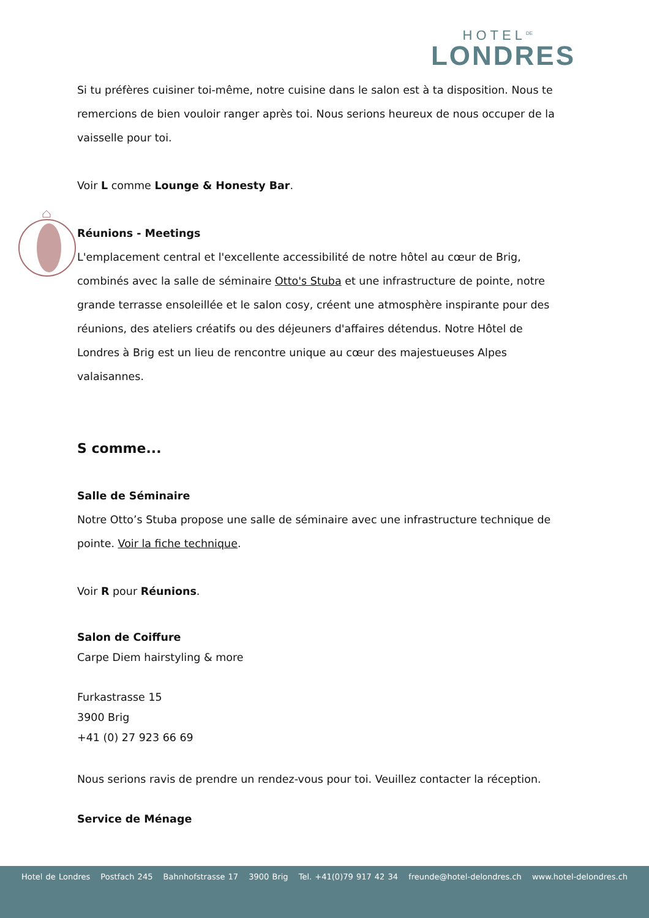HOTEL<sup>DE</sup>
LONDRES
Si tu préfères cuisiner toi-même, notre cuisine dans le salon est à ta disposition. Nous te remercions de bien vouloir ranger après toi. Nous serions heureux de nous occuper de la vaisselle pour toi.
Voir L comme Lounge & Honesty Bar.
Réunions - Meetings
L'emplacement central et l'excellente accessibilité de notre hôtel au cœur de Brig, combinés avec la salle de séminaire Otto's Stuba et une infrastructure de pointe, notre grande terrasse ensoleillée et le salon cosy, créent une atmosphère inspirante pour des réunions, des ateliers créatifs ou des déjeuners d'affaires détendus. Notre Hôtel de Londres à Brig est un lieu de rencontre unique au cœur des majestueuses Alpes valaisannes.
S comme...
Salle de Séminaire
Notre Otto’s Stuba propose une salle de séminaire avec une infrastructure technique de pointe. Voir la fiche technique.
Voir R pour Réunions.
Salon de Coiffure
Carpe Diem hairstyling & more
Furkastrasse 15
3900 Brig
+41 (0) 27 923 66 69
Nous serions ravis de prendre un rendez-vous pour toi. Veuillez contacter la réception.
Service de Ménage
Hotel de Londres Postfach 245 Bahnhofstrasse 17 3900 Brig Tel. +41(0)79 917 42 34 freunde@hotel-delondres.ch www.hotel-delondres.ch